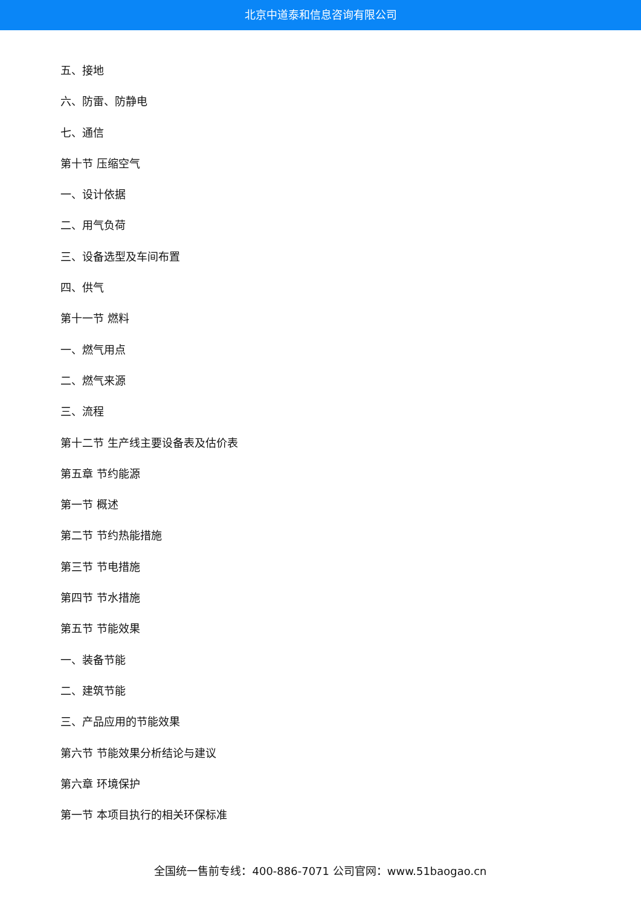北京中道泰和信息咨询有限公司
五、接地
六、防雷、防静电
七、通信
第十节 压缩空气
一、设计依据
二、用气负荷
三、设备选型及车间布置
四、供气
第十一节 燃料
一、燃气用点
二、燃气来源
三、流程
第十二节 生产线主要设备表及估价表
第五章 节约能源
第一节 概述
第二节 节约热能措施
第三节 节电措施
第四节 节水措施
第五节 节能效果
一、装备节能
二、建筑节能
三、产品应用的节能效果
第六节 节能效果分析结论与建议
第六章 环境保护
第一节 本项目执行的相关环保标准
全国统一售前专线：400-886-7071 公司官网：www.51baogao.cn